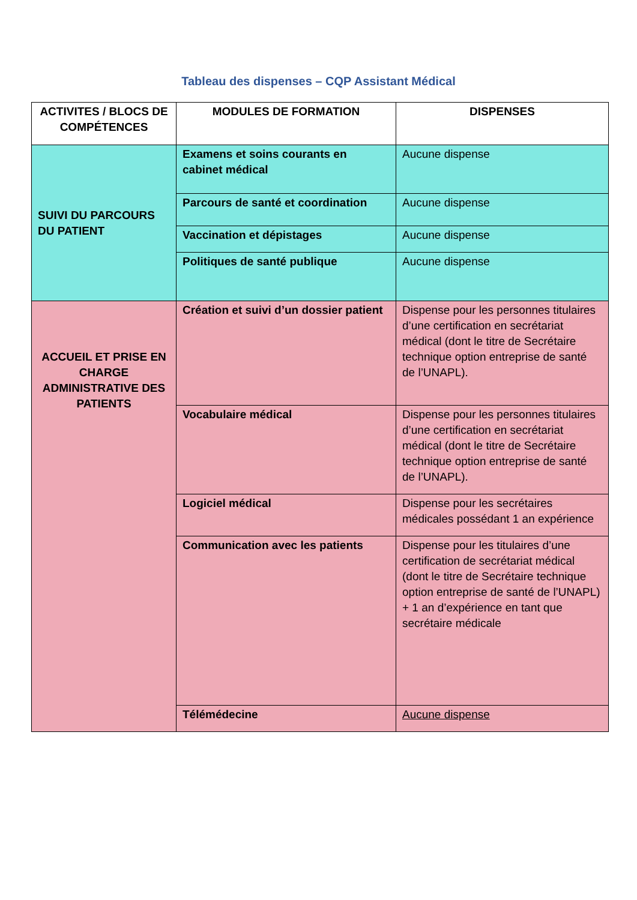Tableau des dispenses – CQP Assistant Médical
| ACTIVITES / BLOCS DE COMPÉTENCES | MODULES DE FORMATION | DISPENSES |
| --- | --- | --- |
| SUIVI DU PARCOURS DU PATIENT | Examens et soins courants en cabinet médical | Aucune dispense |
| | Parcours de santé et coordination | Aucune dispense |
| | Vaccination et dépistages | Aucune dispense |
| | Politiques de santé publique | Aucune dispense |
| ACCUEIL ET PRISE EN CHARGE ADMINISTRATIVE DES PATIENTS | Création et suivi d’un dossier patient | Dispense pour les personnes titulaires d’une certification en secrétariat médical (dont le titre de Secrétaire technique option entreprise de santé de l’UNAPL). |
| | Vocabulaire médical | Dispense pour les personnes titulaires d’une certification en secrétariat médical (dont le titre de Secrétaire technique option entreprise de santé de l’UNAPL). |
| | Logiciel médical | Dispense pour les secrétaires médicales possédant 1 an expérience |
| | Communication avec les patients | Dispense pour les titulaires d’une certification de secrétariat médical (dont le titre de Secrétaire technique option entreprise de santé de l’UNAPL) + 1 an d’expérience en tant que secrétaire médicale |
| | Télémédecine | Aucune dispense |